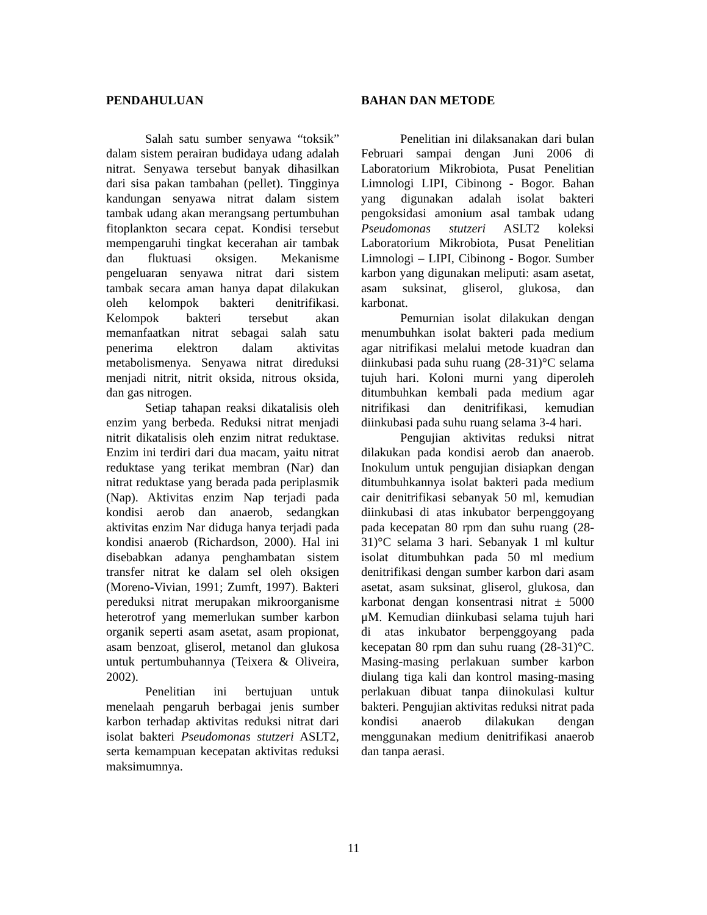PENDAHULUAN
Salah satu sumber senyawa “toksik” dalam sistem perairan budidaya udang adalah nitrat. Senyawa tersebut banyak dihasilkan dari sisa pakan tambahan (pellet). Tingginya kandungan senyawa nitrat dalam sistem tambak udang akan merangsang pertumbuhan fitoplankton secara cepat. Kondisi tersebut mempengaruhi tingkat kecerahan air tambak dan fluktuasi oksigen. Mekanisme pengeluaran senyawa nitrat dari sistem tambak secara aman hanya dapat dilakukan oleh kelompok bakteri denitrifikasi. Kelompok bakteri tersebut akan memanfaatkan nitrat sebagai salah satu penerima elektron dalam aktivitas metabolismenya. Senyawa nitrat direduksi menjadi nitrit, nitrit oksida, nitrous oksida, dan gas nitrogen.
Setiap tahapan reaksi dikatalisis oleh enzim yang berbeda. Reduksi nitrat menjadi nitrit dikatalisis oleh enzim nitrat reduktase. Enzim ini terdiri dari dua macam, yaitu nitrat reduktase yang terikat membran (Nar) dan nitrat reduktase yang berada pada periplasmik (Nap). Aktivitas enzim Nap terjadi pada kondisi aerob dan anaerob, sedangkan aktivitas enzim Nar diduga hanya terjadi pada kondisi anaerob (Richardson, 2000). Hal ini disebabkan adanya penghambatan sistem transfer nitrat ke dalam sel oleh oksigen (Moreno-Vivian, 1991; Zumft, 1997). Bakteri pereduksi nitrat merupakan mikroorganisme heterotrof yang memerlukan sumber karbon organik seperti asam asetat, asam propionat, asam benzoat, gliserol, metanol dan glukosa untuk pertumbuhannya (Teixera & Oliveira, 2002).
Penelitian ini bertujuan untuk menelaah pengaruh berbagai jenis sumber karbon terhadap aktivitas reduksi nitrat dari isolat bakteri Pseudomonas stutzeri ASLT2, serta kemampuan kecepatan aktivitas reduksi maksimumnya.
BAHAN DAN METODE
Penelitian ini dilaksanakan dari bulan Februari sampai dengan Juni 2006 di Laboratorium Mikrobiota, Pusat Penelitian Limnologi LIPI, Cibinong - Bogor. Bahan yang digunakan adalah isolat bakteri pengoksidasi amonium asal tambak udang Pseudomonas stutzeri ASLT2 koleksi Laboratorium Mikrobiota, Pusat Penelitian Limnologi – LIPI, Cibinong - Bogor. Sumber karbon yang digunakan meliputi: asam asetat, asam suksinat, gliserol, glukosa, dan karbonat.
Pemurnian isolat dilakukan dengan menumbuhkan isolat bakteri pada medium agar nitrifikasi melalui metode kuadran dan diinkubasi pada suhu ruang (28-31)°C selama tujuh hari. Koloni murni yang diperoleh ditumbuhkan kembali pada medium agar nitrifikasi dan denitrifikasi, kemudian diinkubasi pada suhu ruang selama 3-4 hari.
Pengujian aktivitas reduksi nitrat dilakukan pada kondisi aerob dan anaerob. Inokulum untuk pengujian disiapkan dengan ditumbuhkannya isolat bakteri pada medium cair denitrifikasi sebanyak 50 ml, kemudian diinkubasi di atas inkubator berpenggoyang pada kecepatan 80 rpm dan suhu ruang (28-31)°C selama 3 hari. Sebanyak 1 ml kultur isolat ditumbuhkan pada 50 ml medium denitrifikasi dengan sumber karbon dari asam asetat, asam suksinat, gliserol, glukosa, dan karbonat dengan konsentrasi nitrat ± 5000 μM. Kemudian diinkubasi selama tujuh hari di atas inkubator berpenggoyang pada kecepatan 80 rpm dan suhu ruang (28-31)°C. Masing-masing perlakuan sumber karbon diulang tiga kali dan kontrol masing-masing perlakuan dibuat tanpa diinokulasi kultur bakteri. Pengujian aktivitas reduksi nitrat pada kondisi anaerob dilakukan dengan menggunakan medium denitrifikasi anaerob dan tanpa aerasi.
11